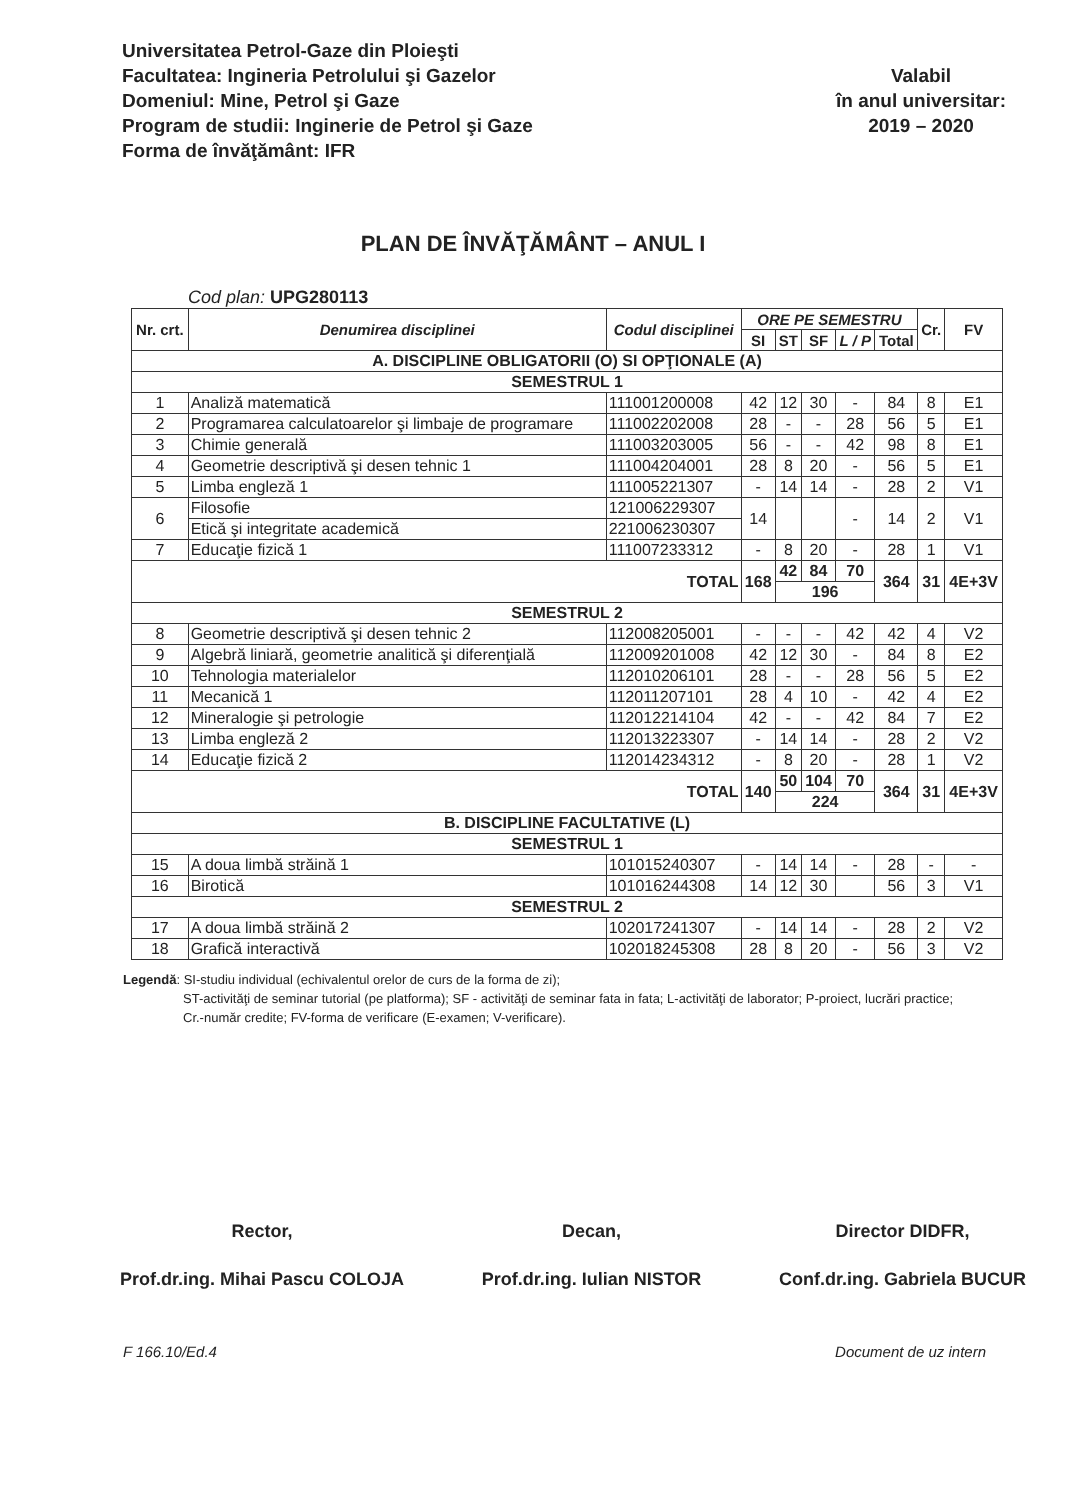Universitatea Petrol-Gaze din Ploieşti
Facultatea: Ingineria Petrolului şi Gazelor
Domeniul: Mine, Petrol şi Gaze
Program de studii: Inginerie de Petrol şi Gaze
Forma de învăţământ: IFR
Valabil
în anul universitar:
2019 – 2020
PLAN DE ÎNVĂŢĂMÂNT – ANUL I
Cod plan: UPG280113
| Nr. crt. | Denumirea disciplinei | Codul disciplinei | ORE PE SEMESTRU | | | | | Cr. | FV |
| --- | --- | --- | --- | --- | --- | --- | --- | --- | --- |
| | | | SI | ST | SF | L / P | Total | | |
| A. DISCIPLINE OBLIGATORII (O) SI OPŢIONALE (A) | | | | | | | | | |
| SEMESTRUL 1 | | | | | | | | | |
| 1 | Analiză matematică | 111001200008 | 42 | 12 | 30 | - | 84 | 8 | E1 |
| 2 | Programarea calculatoarelor şi limbaje de programare | 111002202008 | 28 | - | - | 28 | 56 | 5 | E1 |
| 3 | Chimie generală | 111003203005 | 56 | - | - | 42 | 98 | 8 | E1 |
| 4 | Geometrie descriptivă şi desen tehnic 1 | 111004204001 | 28 | 8 | 20 | - | 56 | 5 | E1 |
| 5 | Limba engleză 1 | 111005221307 | - | 14 | 14 | - | 28 | 2 | V1 |
| 6 | Filosofie | 121006229307 | 14 | | | - | 14 | 2 | V1 |
| | Etică şi integritate academică | 221006230307 | | | | | | | |
| 7 | Educaţie fizică 1 | 111007233312 | - | 8 | 20 | - | 28 | 1 | V1 |
| TOTAL | | | 168 | 42 | 84 | 70 | 364 | 31 | 4E+3V |
| | | | | 196 | | | | | |
| SEMESTRUL 2 | | | | | | | | | |
| 8 | Geometrie descriptivă şi desen tehnic 2 | 112008205001 | - | - | - | 42 | 42 | 4 | V2 |
| 9 | Algebră liniară, geometrie analitică şi diferenţială | 112009201008 | 42 | 12 | 30 | - | 84 | 8 | E2 |
| 10 | Tehnologia materialelor | 112010206101 | 28 | - | - | 28 | 56 | 5 | E2 |
| 11 | Mecanică 1 | 112011207101 | 28 | 4 | 10 | - | 42 | 4 | E2 |
| 12 | Mineralogie şi petrologie | 112012214104 | 42 | - | - | 42 | 84 | 7 | E2 |
| 13 | Limba engleză 2 | 112013223307 | - | 14 | 14 | - | 28 | 2 | V2 |
| 14 | Educaţie fizică 2 | 112014234312 | - | 8 | 20 | - | 28 | 1 | V2 |
| TOTAL | | | 140 | 50 | 104 | 70 | 364 | 31 | 4E+3V |
| | | | | 224 | | | | | |
| B. DISCIPLINE FACULTATIVE (L) | | | | | | | | | |
| SEMESTRUL 1 | | | | | | | | | |
| 15 | A doua limbă străină 1 | 101015240307 | - | 14 | 14 | - | 28 | - | - |
| 16 | Birotică | 101016244308 | 14 | 12 | 30 | | 56 | 3 | V1 |
| SEMESTRUL 2 | | | | | | | | | |
| 17 | A doua limbă străină 2 | 102017241307 | - | 14 | 14 | - | 28 | 2 | V2 |
| 18 | Grafică interactivă | 102018245308 | 28 | 8 | 20 | - | 56 | 3 | V2 |
Legendă: SI-studiu individual (echivalentul orelor de curs de la forma de zi);
ST-activităţi de seminar tutorial (pe platforma); SF - activităţi de seminar fata in fata; L-activităţi de laborator; P-proiect, lucrări practice;
Cr.-număr credite; FV-forma de verificare (E-examen; V-verificare).
Rector,
Prof.dr.ing. Mihai Pascu COLOJA
Decan,
Prof.dr.ing. Iulian NISTOR
Director DIDFR,
Conf.dr.ing. Gabriela BUCUR
F 166.10/Ed.4 Document de uz intern